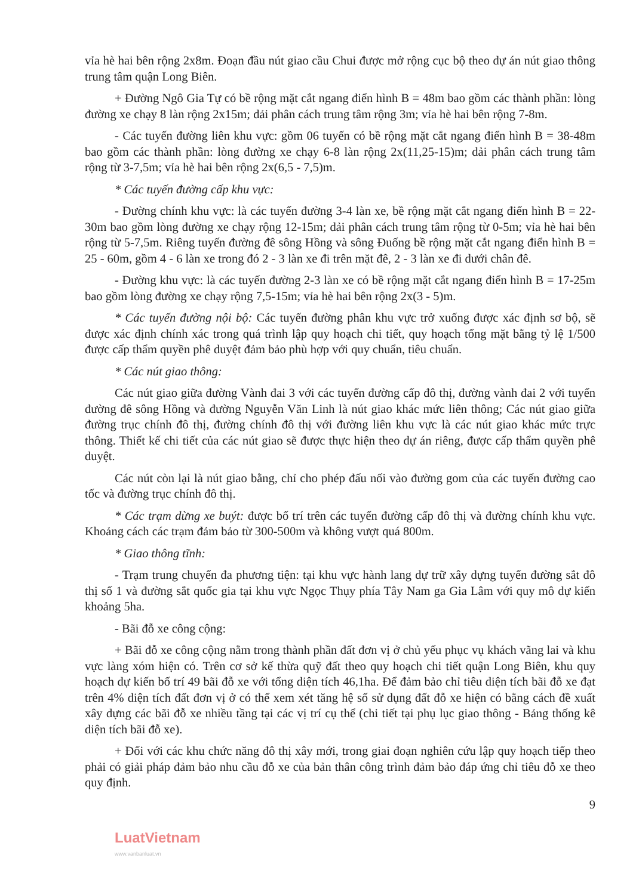vỉa hè hai bên rộng 2x8m. Đoạn đầu nút giao cầu Chui được mở rộng cục bộ theo dự án nút giao thông trung tâm quận Long Biên.
+ Đường Ngô Gia Tự có bề rộng mặt cắt ngang điển hình B = 48m bao gồm các thành phần: lòng đường xe chạy 8 làn rộng 2x15m; dải phân cách trung tâm rộng 3m; vỉa hè hai bên rộng 7-8m.
- Các tuyến đường liên khu vực: gồm 06 tuyến có bề rộng mặt cắt ngang điển hình B = 38-48m bao gồm các thành phần: lòng đường xe chạy 6-8 làn rộng 2x(11,25-15)m; dải phân cách trung tâm rộng từ 3-7,5m; vỉa hè hai bên rộng 2x(6,5 - 7,5)m.
* Các tuyến đường cấp khu vực:
- Đường chính khu vực: là các tuyến đường 3-4 làn xe, bề rộng mặt cắt ngang điển hình B = 22-30m bao gồm lòng đường xe chạy rộng 12-15m; dải phân cách trung tâm rộng từ 0-5m; vỉa hè hai bên rộng từ 5-7,5m. Riêng tuyến đường đê sông Hồng và sông Đuống bề rộng mặt cắt ngang điển hình B = 25 - 60m, gồm 4 - 6 làn xe trong đó 2 - 3 làn xe đi trên mặt đê, 2 - 3 làn xe đi dưới chân đê.
- Đường khu vực: là các tuyến đường 2-3 làn xe có bề rộng mặt cắt ngang điển hình B = 17-25m bao gồm lòng đường xe chạy rộng 7,5-15m; vỉa hè hai bên rộng 2x(3 - 5)m.
* Các tuyến đường nội bộ: Các tuyến đường phân khu vực trở xuống được xác định sơ bộ, sẽ được xác định chính xác trong quá trình lập quy hoạch chi tiết, quy hoạch tổng mặt bằng tỷ lệ 1/500 được cấp thẩm quyền phê duyệt đảm bảo phù hợp với quy chuẩn, tiêu chuẩn.
* Các nút giao thông:
Các nút giao giữa đường Vành đai 3 với các tuyến đường cấp đô thị, đường vành đai 2 với tuyến đường đê sông Hồng và đường Nguyễn Văn Linh là nút giao khác mức liên thông; Các nút giao giữa đường trục chính đô thị, đường chính đô thị với đường liên khu vực là các nút giao khác mức trực thông. Thiết kế chi tiết của các nút giao sẽ được thực hiện theo dự án riêng, được cấp thẩm quyền phê duyệt.
Các nút còn lại là nút giao bằng, chỉ cho phép đấu nối vào đường gom của các tuyến đường cao tốc và đường trục chính đô thị.
* Các trạm dừng xe buýt: được bố trí trên các tuyến đường cấp đô thị và đường chính khu vực. Khoảng cách các trạm đảm bảo từ 300-500m và không vượt quá 800m.
* Giao thông tĩnh:
- Trạm trung chuyển đa phương tiện: tại khu vực hành lang dự trữ xây dựng tuyến đường sắt đô thị số 1 và đường sắt quốc gia tại khu vực Ngọc Thụy phía Tây Nam ga Gia Lâm với quy mô dự kiến khoảng 5ha.
- Bãi đỗ xe công cộng:
+ Bãi đỗ xe công cộng nằm trong thành phần đất đơn vị ở chủ yếu phục vụ khách vãng lai và khu vực làng xóm hiện có. Trên cơ sở kế thừa quỹ đất theo quy hoạch chi tiết quận Long Biên, khu quy hoạch dự kiến bố trí 49 bãi đỗ xe với tổng diện tích 46,1ha. Để đảm bảo chỉ tiêu diện tích bãi đỗ xe đạt trên 4% diện tích đất đơn vị ở có thể xem xét tăng hệ số sử dụng đất đỗ xe hiện có bằng cách đề xuất xây dựng các bãi đỗ xe nhiều tầng tại các vị trí cụ thể (chi tiết tại phụ lục giao thông - Bảng thống kê diện tích bãi đỗ xe).
+ Đối với các khu chức năng đô thị xây mới, trong giai đoạn nghiên cứu lập quy hoạch tiếp theo phải có giải pháp đảm bảo nhu cầu đỗ xe của bản thân công trình đảm bảo đáp ứng chỉ tiêu đỗ xe theo quy định.
9
LuatVietnam
www.vanbanluat.vn